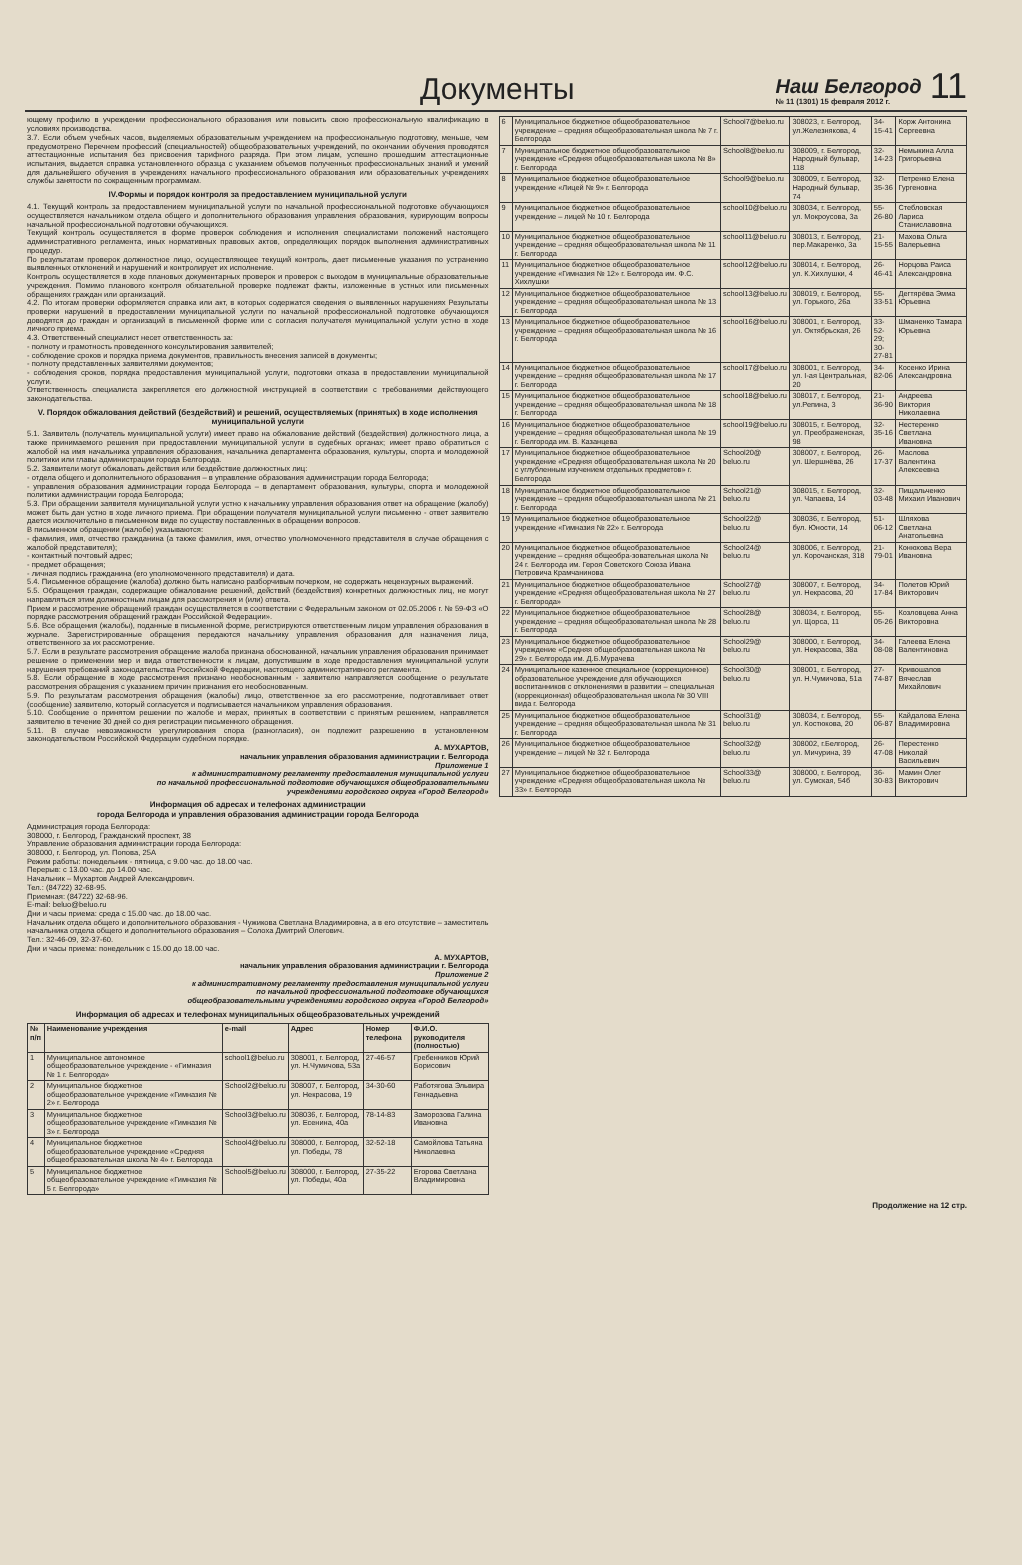Документы
Наш Белгород
№ 11 (1301) 15 февраля 2012 г.
11
ющему профилю в учреждении профессионального образования или повысить свою профессиональную квалификацию в условиях производства.
3.7. Если объем учебных часов, выделяемых образовательным учреждением на профессиональную подготовку, меньше, чем предусмотрено Перечнем профессий (специальностей) общеобразовательных учреждений, по окончании обучения проводятся аттестационные испытания без присвоения тарифного разряда. При этом лицам, успешно прошедшим аттестационные испытания, выдается справка установленного образца с указанием объемов полученных профессиональных знаний и умений для дальнейшего обучения в учреждениях начального профессионального образования или образовательных учреждениях службы занятости по сокращенным программам.
IV.Формы и порядок контроля за предоставлением муниципальной услуги
4.1. Текущий контроль за предоставлением муниципальной услуги по начальной профессиональной подготовке обучающихся осуществляется начальником отдела общего и дополнительного образования управления образования, курирующим вопросы начальной профессиональной подготовки обучающихся.
Текущий контроль осуществляется в форме проверок соблюдения и исполнения специалистами положений настоящего административного регламента, иных нормативных правовых актов, определяющих порядок выполнения административных процедур.
По результатам проверок должностное лицо, осуществляющее текущий контроль, дает письменные указания по устранению выявленных отклонений и нарушений и контролирует их исполнение.
Контроль осуществляется в ходе плановых документарных проверок и проверок с выходом в муниципальные образовательные учреждения. Помимо планового контроля обязательной проверке подлежат факты, изложенные в устных или письменных обращениях граждан или организаций.
4.2. По итогам проверки оформляется справка или акт, в которых содержатся сведения о выявленных нарушениях Результаты проверки нарушений в предоставлении муниципальной услуги по начальной профессиональной подготовке обучающихся доводятся до граждан и организаций в письменной форме или с согласия получателя муниципальной услуги устно в ходе личного приема.
4.3. Ответственный специалист несет ответственность за:
- полноту и грамотность проведенного консультирования заявителей;
- соблюдение сроков и порядка приема документов, правильность внесения записей в документы;
- полноту представленных заявителями документов;
- соблюдения сроков, порядка предоставления муниципальной услуги, подготовки отказа в предоставлении муниципальной услуги.
Ответственность специалиста закрепляется его должностной инструкцией в соответствии с требованиями действующего законодательства.
V. Порядок обжалования действий (бездействий) и решений, осуществляемых (принятых) в ходе исполнения муниципальной услуги
5.1. Заявитель (получатель муниципальной услуги) имеет право на обжалование действий (бездействия) должностного лица, а также принимаемого решения при предоставлении муниципальной услуги в судебных органах; имеет право обратиться с жалобой на имя начальника управления образования, начальника департамента образования, культуры, спорта и молодежной политики или главы администрации города Белгорода.
5.2. Заявители могут обжаловать действия или бездействие должностных лиц:
- отдела общего и дополнительного образования – в управление образования администрации города Белгорода;
- управления образования администрации города Белгорода – в департамент образования, культуры, спорта и молодежной политики администрации города Белгорода;
5.3. При обращении заявителя муниципальной услуги устно к начальнику управления образования ответ на обращение (жалобу) может быть дан устно в ходе личного приема. При обращении получателя муниципальной услуги письменно - ответ заявителю дается исключительно в письменном виде по существу поставленных в обращении вопросов.
В письменном обращении (жалобе) указываются:
- фамилия, имя, отчество гражданина (а также фамилия, имя, отчество уполномоченного представителя в случае обращения с жалобой представителя);
- контактный почтовый адрес;
- предмет обращения;
- личная подпись гражданина (его уполномоченного представителя) и дата.
5.4. Письменное обращение (жалоба) должно быть написано разборчивым почерком, не содержать нецензурных выражений.
5.5. Обращения граждан, содержащие обжалование решений, действий (бездействия) конкретных должностных лиц, не могут направляться этим должностным лицам для рассмотрения и (или) ответа.
Прием и рассмотрение обращений граждан осуществляется в соответствии с Федеральным законом от 02.05.2006 г. № 59-ФЗ «О порядке рассмотрения обращений граждан Российской Федерации».
5.6. Все обращения (жалобы), поданные в письменной форме, регистрируются ответственным лицом управления образования в журнале. Зарегистрированные обращения передаются начальнику управления образования для назначения лица, ответственного за их рассмотрение.
5.7. Если в результате рассмотрения обращение жалоба признана обоснованной, начальник управления образования принимает решение о применении мер и вида ответственности к лицам, допустившим в ходе предоставления муниципальной услуги нарушения требований законодательства Российской Федерации, настоящего административного регламента.
5.8. Если обращение в ходе рассмотрения признано необоснованным - заявителю направляется сообщение о результате рассмотрения обращения с указанием причин признания его необоснованным.
5.9. По результатам рассмотрения обращения (жалобы) лицо, ответственное за его рассмотрение, подготавливает ответ (сообщение) заявителю, который согласуется и подписывается начальником управления образования.
5.10. Сообщение о принятом решении по жалобе и мерах, принятых в соответствии с принятым решением, направляется заявителю в течение 30 дней со дня регистрации письменного обращения.
5.11. В случае невозможности урегулирования спора (разногласия), он подлежит разрешению в установленном законодательством Российской Федерации судебном порядке.
А. МУХАРТОВ,
начальник управления образования администрации г. Белгорода
Приложение 1
к административному регламенту предоставления муниципальной услуги
по начальной профессиональной подготовке обучающихся общеобразовательными
учреждениями городского округа «Город Белгород»
Информация об адресах и телефонах администрации
города Белгорода и управления образования администрации города Белгорода
Администрация города Белгорода:
308000, г. Белгород, Гражданский проспект, 38
Управление образования администрации города Белгорода:
308000, г. Белгород, ул. Попова, 25А
Режим работы: понедельник - пятница, с 9.00 час. до 18.00 час.
Перерыв: с 13.00 час. до 14.00 час.
Начальник – Мухартов Андрей Александрович.
Тел.: (84722) 32-68-95.
Приемная: (84722) 32-68-96.
E-mail: beluo@beluo.ru
Дни и часы приема: среда с 15.00 час. до 18.00 час.
Начальник отдела общего и дополнительного образования - Чужикова Светлана Владимировна, а в его отсутствие – заместитель начальника отдела общего и дополнительного образования – Солоха Дмитрий Олегович.
Тел.: 32-46-09, 32-37-60.
Дни и часы приема: понедельник с 15.00 до 18.00 час.
А. МУХАРТОВ,
начальник управления образования администрации г. Белгорода
Приложение 2
к административному регламенту предоставления муниципальной услуги
по начальной профессиональной подготовке обучающихся
общеобразовательными учреждениями городского округа «Город Белгород»
Информация об адресах и телефонах муниципальных общеобразовательных учреждений
| № п/п | Наименование учреждения | e-mail | Адрес | Номер телефона | Ф.И.О. руководителя (полностью) |
| --- | --- | --- | --- | --- | --- |
| 1 | Муниципальное автономное общеобразовательное учреждение - «Гимназия № 1 г. Белгорода» | school1@beluo.ru | 308001, г. Белгород, ул. Н.Чумичова, 53а | 27-46-57 | Гребенников Юрий Борисович |
| 2 | Муниципальное бюджетное общеобразовательное учреждение «Гимназия № 2» г. Белгорода | School2@beluo.ru | 308007, г. Белгород, ул. Некрасова, 19 | 34-30-60 | Работягова Эльвира Геннадьевна |
| 3 | Муниципальное бюджетное общеобразовательное учреждение «Гимназия № 3» г. Белгорода | School3@beluo.ru | 308036, г. Белгород, ул. Есенина, 40а | 78-14-83 | Заморозова Галина Ивановна |
| 4 | Муниципальное бюджетное общеобразовательное учреждение «Средняя общеобразовательная школа № 4» г. Белгорода | School4@beluo.ru | 308000, г. Белгород, ул. Победы, 78 | 32-52-18 | Самойлова Татьяна Николаевна |
| 5 | Муниципальное бюджетное общеобразовательное учреждение «Гимназия № 5 г. Белгорода» | School5@beluo.ru | 308000, г. Белгород, ул. Победы, 40а | 27-35-22 | Егорова Светлана Владимировна |
| 6 | Муниципальное бюджетное общеобразовательное учреждение – средняя общеобразовательная школа № 7 г. Белгорода | School7@beluo.ru | 308023, г. Белгород, ул.Железнякова, 4 | 34-15-41 | Корж Антонина Сергеевна |
| 7 | Муниципальное бюджетное общеобразовательное учреждение «Средняя общеобразовательная школа № 8» г. Белгорода | School8@beluo.ru | 308009, г. Белгород, Народный бульвар, 118 | 32-14-23 | Немыкина Алла Григорьевна |
| 8 | Муниципальное бюджетное общеобразовательное учреждение «Лицей № 9» г. Белгорода | School9@beluo.ru | 308009, г. Белгород, Народный бульвар, 74 | 32-35-36 | Петренко Елена Гургеновна |
| 9 | Муниципальное бюджетное общеобразовательное учреждение – лицей № 10 г. Белгорода | school10@beluo.ru | 308034, г. Белгород, ул. Мокроусова, 3а | 55-26-80 | Стебловская Лариса Станиславовна |
| 10 | Муниципальное бюджетное общеобразовательное учреждение – средняя общеобразовательная школа № 11 г. Белгорода | school11@beluo.ru | 308013, г. Белгород, пер.Макаренко, 3а | 21-15-55 | Махова Ольга Валерьевна |
| 11 | Муниципальное бюджетное общеобразовательное учреждение «Гимназия № 12» г. Белгорода им. Ф.С. Хихлушки | school12@beluo.ru | 308014, г. Белгород, ул. К.Хихлушки, 4 | 26-46-41 | Норцова Раиса Александровна |
| 12 | Муниципальное бюджетное общеобразовательное учреждение – средняя общеобразовательная школа № 13 г. Белгорода | school13@beluo.ru | 308019, г. Белгород, ул. Горького, 26а | 55-33-51 | Дегтярёва Эмма Юрьевна |
| 13 | Муниципальное бюджетное общеобразовательное учреждение – средняя общеобразовательная школа № 16 г. Белгорода | school16@beluo.ru | 308001, г. Белгород, ул. Октябрьская, 26 | 33-52-29; 30-27-81 | Шманенко Тамара Юрьевна |
| 14 | Муниципальное бюджетное общеобразовательное учреждение – средняя общеобразовательная школа № 17 г. Белгорода | school17@beluo.ru | 308001, г. Белгород, ул. I-ая Центральная, 20 | 34-82-06 | Косенко Ирина Александровна |
| 15 | Муниципальное бюджетное общеобразовательное учреждение – средняя общеобразовательная школа № 18 г. Белгорода | school18@beluo.ru | 308017, г. Белгород, ул.Репина, 3 | 21-36-90 | Андреева Виктория Николаевна |
| 16 | Муниципальное бюджетное общеобразовательное учреждение – средняя общеобразовательная школа № 19 г. Белгорода им. В. Казанцева | school19@beluo.ru | 308015, г. Белгород, ул. Преображенская, 98 | 32-35-16 | Нестеренко Светлана Ивановна |
| 17 | Муниципальное бюджетное общеобразовательное учреждение «Средняя общеобразовательная школа № 20 с углубленным изучением отдельных предметов» г. Белгорода | School20@ beluo.ru | 308007, г. Белгород, ул. Шершнёва, 26 | 26-17-37 | Маслова Валентина Алексеевна |
| 18 | Муниципальное бюджетное общеобразовательное учреждение – средняя общеобразовательная школа № 21 г. Белгорода | School21@ beluo.ru | 308015, г. Белгород, ул. Чапаева, 14 | 32-03-48 | Пищальченко Михаил Иванович |
| 19 | Муниципальное бюджетное общеобразовательное учреждение «Гимназия № 22» г. Белгорода | School22@ beluo.ru | 308036, г. Белгород, бул. Юности, 14 | 51-06-12 | Шляхова Светлана Анатольевна |
| 20 | Муниципальное бюджетное общеобразовательное учреждение – средняя общеобра-зовательная школа № 24 г. Белгорода им. Героя Советского Союза Ивана Петровича Крамчанинова | School24@ beluo.ru | 308006, г. Белгород, ул. Корочанская, 318 | 21-79-01 | Конюхова Вера Ивановна |
| 21 | Муниципальное бюджетное общеобразовательное учреждение «Средняя общеобразовательная школа № 27 г. Белгорода» | School27@ beluo.ru | 308007, г. Белгород, ул. Некрасова, 20 | 34-17-84 | Полетов Юрий Викторович |
| 22 | Муниципальное бюджетное общеобразовательное учреждение – средняя общеобразовательная школа № 28 г. Белгорода | School28@ beluo.ru | 308034, г. Белгород, ул. Щорса, 11 | 55-05-26 | Козловцева Анна Викторовна |
| 23 | Муниципальное бюджетное общеобразовательное учреждение «Средняя общеобразовательная школа № 29» г. Белгорода им. Д.Б.Мурачева | School29@ beluo.ru | 308000, г. Белгород, ул. Некрасова, 38а | 34-08-08 | Галеева Елена Валентиновна |
| 24 | Муниципальное казенное специальное (коррекционное) образовательное учреждение для обучающихся воспитанников с отклонениями в развитии – специальная (коррекционная) общеобразовательная школа № 30 VIII вида г. Белгорода | School30@ beluo.ru | 308001, г. Белгород, ул. Н.Чумичова, 51а | 27-74-87 | Кривошапов Вячеслав Михайлович |
| 25 | Муниципальное бюджетное общеобразовательное учреждение – средняя общеобразовательная школа № 31 г. Белгорода | School31@ beluo.ru | 308034, г. Белгород, ул. Костюкова, 20 | 55-06-87 | Кайдалова Елена Владимировна |
| 26 | Муниципальное бюджетное общеобразовательное учреждение – лицей № 32 г. Белгорода | School32@ beluo.ru | 308002, г.Белгород, ул. Мичурина, 39 | 26-47-08 | Перестенко Николай Васильевич |
| 27 | Муниципальное бюджетное общеобразовательное учреждение «Средняя общеобразовательная школа № 33» г. Белгорода | School33@ beluo.ru | 308000, г. Белгород, ул. Сумская, 54б | 36-30-83 | Мамин Олег Викторович |
Продолжение на 12 стр.